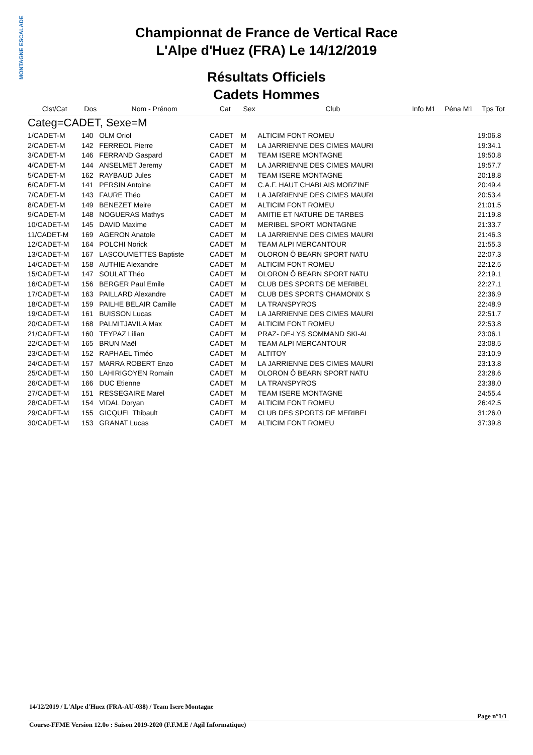MONTAGNE ESCALADE
Championnat de France de Vertical Race
L'Alpe d'Huez (FRA) Le 14/12/2019
Résultats Officiels
Cadets Hommes
| Clst/Cat | Dos | Nom - Prénom | Cat | Sex | Club | Info M1 | Péna M1 | Tps Tot |
| --- | --- | --- | --- | --- | --- | --- | --- | --- |
| Categ=CADET, Sexe=M | | | | | | | | |
| 1/CADET-M | 140 | OLM Oriol | CADET | M | ALTICIM FONT ROMEU | | | 19:06.8 |
| 2/CADET-M | 142 | FERREOL Pierre | CADET | M | LA JARRIENNE DES CIMES MAURI | | | 19:34.1 |
| 3/CADET-M | 146 | FERRAND Gaspard | CADET | M | TEAM ISERE MONTAGNE | | | 19:50.8 |
| 4/CADET-M | 144 | ANSELMET Jeremy | CADET | M | LA JARRIENNE DES CIMES MAURI | | | 19:57.7 |
| 5/CADET-M | 162 | RAYBAUD Jules | CADET | M | TEAM ISERE MONTAGNE | | | 20:18.8 |
| 6/CADET-M | 141 | PERSIN Antoine | CADET | M | C.A.F. HAUT CHABLAIS MORZINE | | | 20:49.4 |
| 7/CADET-M | 143 | FAURE Théo | CADET | M | LA JARRIENNE DES CIMES MAURI | | | 20:53.4 |
| 8/CADET-M | 149 | BENEZET Meire | CADET | M | ALTICIM FONT ROMEU | | | 21:01.5 |
| 9/CADET-M | 148 | NOGUERAS Mathys | CADET | M | AMITIE ET NATURE DE TARBES | | | 21:19.8 |
| 10/CADET-M | 145 | DAVID Maxime | CADET | M | MERIBEL SPORT MONTAGNE | | | 21:33.7 |
| 11/CADET-M | 169 | AGERON Anatole | CADET | M | LA JARRIENNE DES CIMES MAURI | | | 21:46.3 |
| 12/CADET-M | 164 | POLCHI Norick | CADET | M | TEAM ALPI MERCANTOUR | | | 21:55.3 |
| 13/CADET-M | 167 | LASCOUMETTES Baptiste | CADET | M | OLORON Ô BEARN SPORT NATU | | | 22:07.3 |
| 14/CADET-M | 158 | AUTHIE Alexandre | CADET | M | ALTICIM FONT ROMEU | | | 22:12.5 |
| 15/CADET-M | 147 | SOULAT Théo | CADET | M | OLORON Ô BEARN SPORT NATU | | | 22:19.1 |
| 16/CADET-M | 156 | BERGER Paul Emile | CADET | M | CLUB DES SPORTS DE MERIBEL | | | 22:27.1 |
| 17/CADET-M | 163 | PAILLARD Alexandre | CADET | M | CLUB DES SPORTS CHAMONIX S | | | 22:36.9 |
| 18/CADET-M | 159 | PAILHE BELAIR Camille | CADET | M | LA TRANSPYROS | | | 22:48.9 |
| 19/CADET-M | 161 | BUISSON Lucas | CADET | M | LA JARRIENNE DES CIMES MAURI | | | 22:51.7 |
| 20/CADET-M | 168 | PALMITJAVILA Max | CADET | M | ALTICIM FONT ROMEU | | | 22:53.8 |
| 21/CADET-M | 160 | TEYPAZ Lilian | CADET | M | PRAZ- DE-LYS SOMMAND SKI-AL | | | 23:06.1 |
| 22/CADET-M | 165 | BRUN Maël | CADET | M | TEAM ALPI MERCANTOUR | | | 23:08.5 |
| 23/CADET-M | 152 | RAPHAEL Timéo | CADET | M | ALTITOY | | | 23:10.9 |
| 24/CADET-M | 157 | MARRA ROBERT Enzo | CADET | M | LA JARRIENNE DES CIMES MAURI | | | 23:13.8 |
| 25/CADET-M | 150 | LAHIRIGOYEN Romain | CADET | M | OLORON Ô BEARN SPORT NATU | | | 23:28.6 |
| 26/CADET-M | 166 | DUC Etienne | CADET | M | LA TRANSPYROS | | | 23:38.0 |
| 27/CADET-M | 151 | RESSEGAIRE Marel | CADET | M | TEAM ISERE MONTAGNE | | | 24:55.4 |
| 28/CADET-M | 154 | VIDAL Doryan | CADET | M | ALTICIM FONT ROMEU | | | 26:42.5 |
| 29/CADET-M | 155 | GICQUEL Thibault | CADET | M | CLUB DES SPORTS DE MERIBEL | | | 31:26.0 |
| 30/CADET-M | 153 | GRANAT Lucas | CADET | M | ALTICIM FONT ROMEU | | | 37:39.8 |
14/12/2019 / L'Alpe d'Huez (FRA-AU-038) / Team Isere Montagne
Page n°1/1
Course-FFME Version 12.0o : Saison 2019-2020 (F.F.M.E / Agil Informatique)